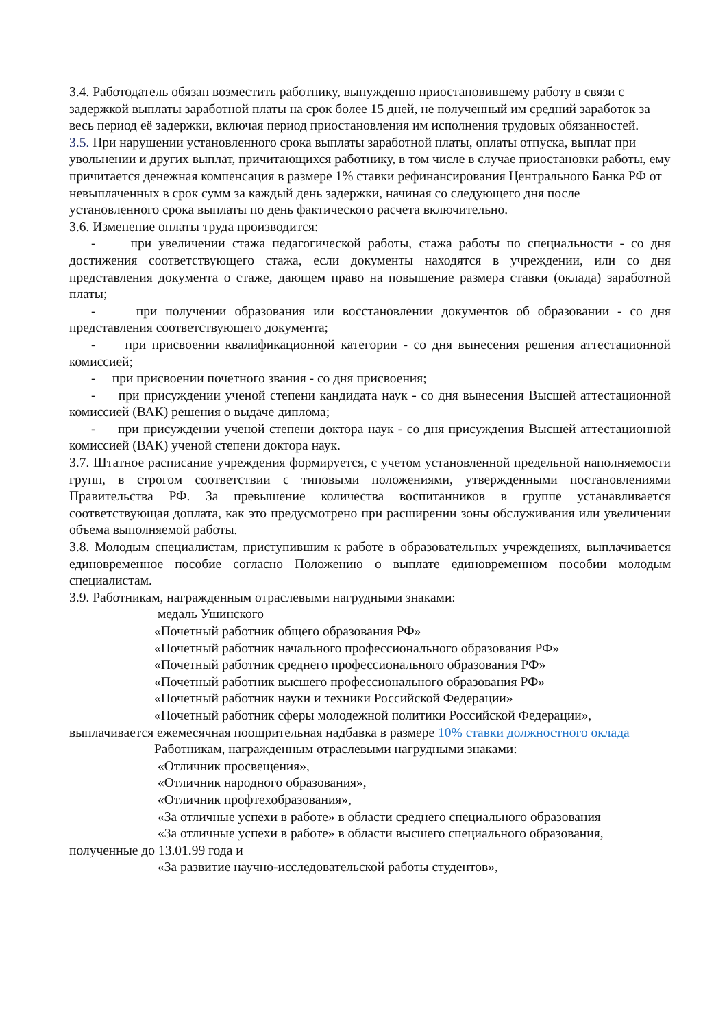3.4. Работодатель обязан возместить работнику, вынужденно приостановившему работу в связи с задержкой выплаты заработной платы на срок более 15 дней, не полученный им средний заработок за весь период её задержки, включая период приостановления им исполнения трудовых обязанностей.
3.5. При нарушении установленного срока выплаты заработной платы, оплаты отпуска, выплат при увольнении и других выплат, причитающихся работнику, в том числе в случае приостановки работы, ему причитается денежная компенсация в размере 1% ставки рефинансирования Центрального Банка РФ от невыплаченных в срок сумм за каждый день задержки, начиная со следующего дня после установленного срока выплаты по день фактического расчета включительно.
3.6. Изменение оплаты труда производится:
- при увеличении стажа педагогической работы, стажа работы по специальности - со дня достижения соответствующего стажа, если документы находятся в учреждении, или со дня представления документа о стаже, дающем право на повышение размера ставки (оклада) заработной платы;
- при получении образования или восстановлении документов об образовании - со дня представления соответствующего документа;
- при присвоении квалификационной категории - со дня вынесения решения аттестационной комиссией;
- при присвоении почетного звания - со дня присвоения;
- при присуждении ученой степени кандидата наук - со дня вынесения Высшей аттестационной комиссией (ВАК) решения о выдаче диплома;
- при присуждении ученой степени доктора наук - со дня присуждения Высшей аттестационной комиссией (ВАК) ученой степени доктора наук.
3.7. Штатное расписание учреждения формируется, с учетом установленной предельной наполняемости групп, в строгом соответствии с типовыми положениями, утвержденными постановлениями Правительства РФ. За превышение количества воспитанников в группе устанавливается соответствующая доплата, как это предусмотрено при расширении зоны обслуживания или увеличении объема выполняемой работы.
3.8. Молодым специалистам, приступившим к работе в образовательных учреждениях, выплачивается единовременное пособие согласно Положению о выплате единовременном пособии молодым специалистам.
3.9. Работникам, награжденным отраслевыми нагрудными знаками:
медаль Ушинского
«Почетный работник общего образования РФ»
«Почетный работник начального профессионального образования РФ»
«Почетный работник среднего профессионального образования РФ»
«Почетный работник высшего профессионального образования РФ»
«Почетный работник науки и техники Российской Федерации»
«Почетный работник сферы молодежной политики Российской Федерации»,
выплачивается ежемесячная поощрительная надбавка в размере 10% ставки должностного оклада
Работникам, награжденным отраслевыми нагрудными знаками:
«Отличник просвещения»,
«Отличник народного образования»,
«Отличник профтехобразования»,
«За отличные успехи в работе» в области среднего специального образования
«За отличные успехи в работе» в области высшего специального образования,
полученные до 13.01.99 года и
«За развитие научно-исследовательской работы студентов»,